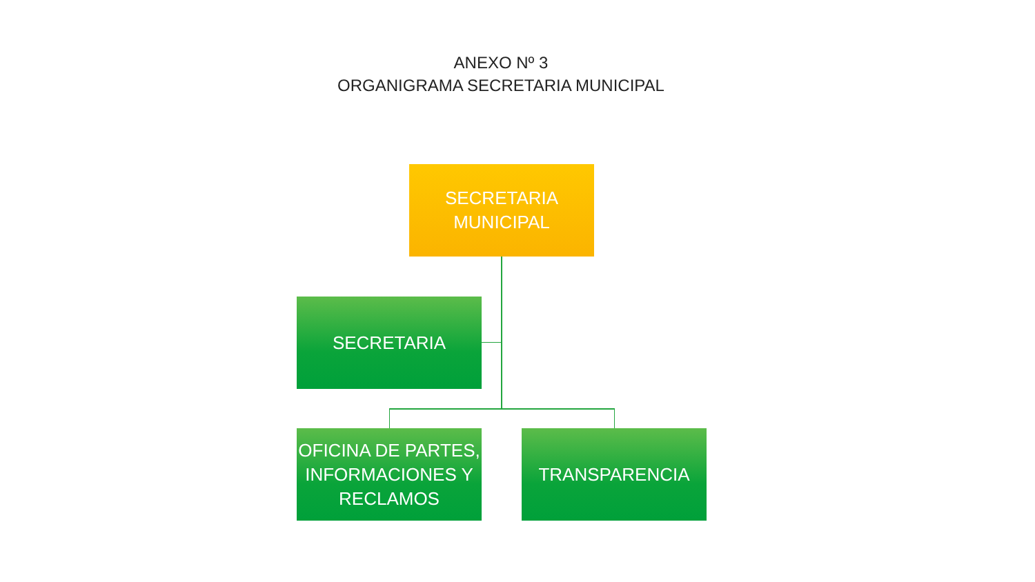ANEXO Nº 3
ORGANIGRAMA SECRETARIA MUNICIPAL
SECRETARIA
MUNICIPAL
SECRETARIA
OFICINA DE PARTES, INFORMACIONES Y RECLAMOS
TRANSPARENCIA